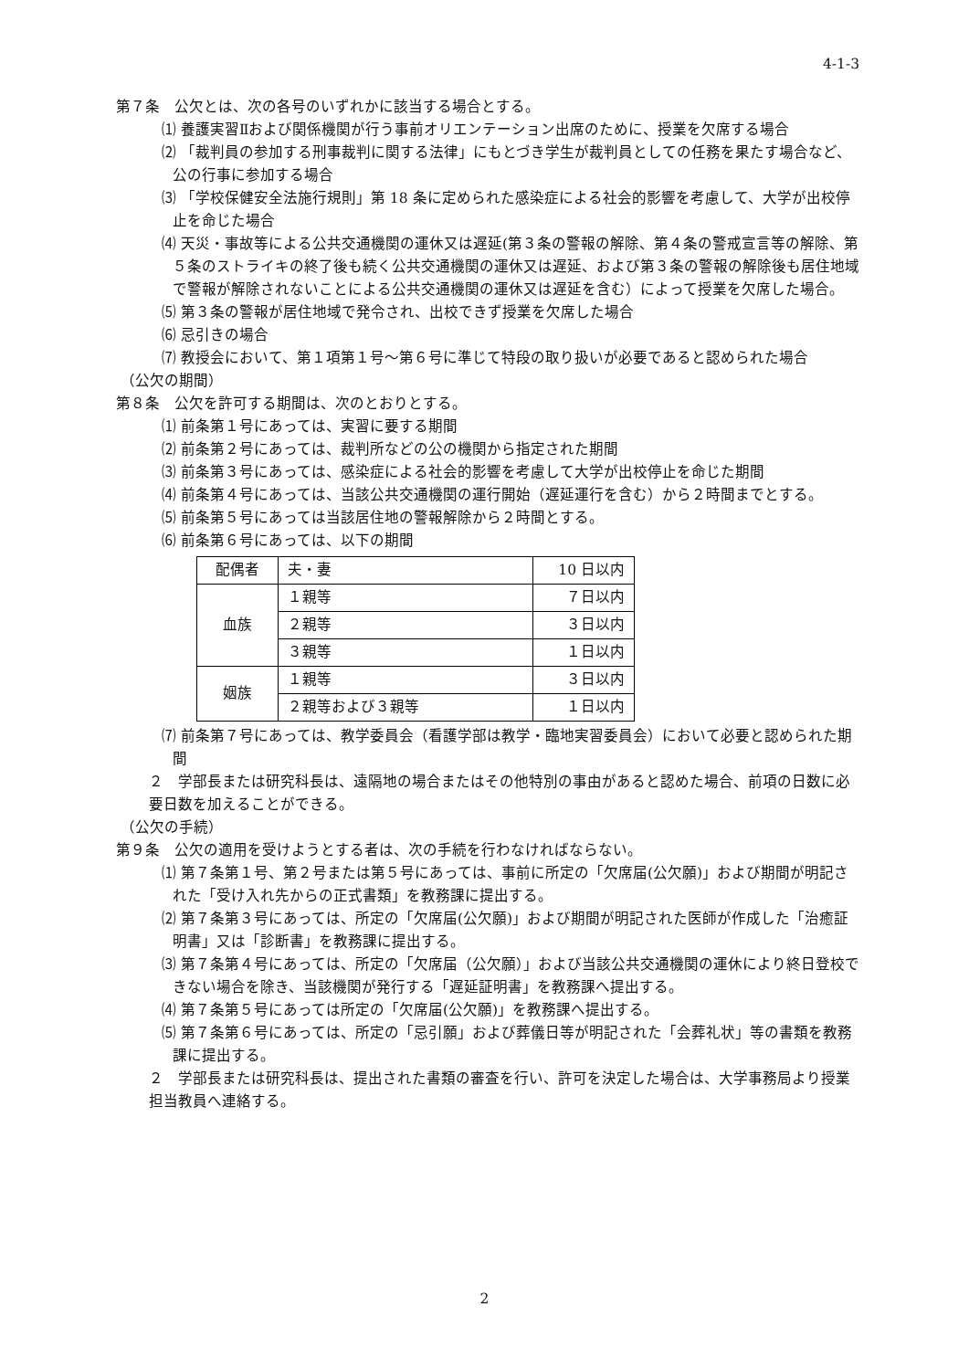4-1-3
第７条　公欠とは、次の各号のいずれかに該当する場合とする。
⑴ 養護実習Ⅱおよび関係機関が行う事前オリエンテーション出席のために、授業を欠席する場合
⑵ 「裁判員の参加する刑事裁判に関する法律」にもとづき学生が裁判員としての任務を果たす場合など、公の行事に参加する場合
⑶ 「学校保健安全法施行規則」第 18 条に定められた感染症による社会的影響を考慮して、大学が出校停止を命じた場合
⑷ 天災・事故等による公共交通機関の運休又は遅延(第３条の警報の解除、第４条の警戒宣言等の解除、第５条のストライキの終了後も続く公共交通機関の運休又は遅延、および第３条の警報の解除後も居住地域で警報が解除されないことによる公共交通機関の運休又は遅延を含む）によって授業を欠席した場合。
⑸ 第３条の警報が居住地域で発令され、出校できず授業を欠席した場合
⑹ 忌引きの場合
⑺ 教授会において、第１項第１号～第６号に準じて特段の取り扱いが必要であると認められた場合
（公欠の期間）
第８条　公欠を許可する期間は、次のとおりとする。
⑴ 前条第１号にあっては、実習に要する期間
⑵ 前条第２号にあっては、裁判所などの公の機関から指定された期間
⑶ 前条第３号にあっては、感染症による社会的影響を考慮して大学が出校停止を命じた期間
⑷ 前条第４号にあっては、当該公共交通機関の運行開始（遅延運行を含む）から２時間までとする。
⑸ 前条第５号にあっては当該居住地の警報解除から２時間とする。
⑹ 前条第６号にあっては、以下の期間
| 配偶者 | 夫・妻 | 10 日以内 |
| 血族 | １親等 | ７日以内 |
| | ２親等 | ３日以内 |
| | ３親等 | １日以内 |
| 姻族 | １親等 | ３日以内 |
| | ２親等および３親等 | １日以内 |
⑺ 前条第７号にあっては、教学委員会（看護学部は教学・臨地実習委員会）において必要と認められた期間
２　学部長または研究科長は、遠隔地の場合またはその他特別の事由があると認めた場合、前項の日数に必要日数を加えることができる。
（公欠の手続）
第９条　公欠の適用を受けようとする者は、次の手続を行わなければならない。
⑴ 第７条第１号、第２号または第５号にあっては、事前に所定の「欠席届(公欠願)」および期間が明記された「受け入れ先からの正式書類」を教務課に提出する。
⑵ 第７条第３号にあっては、所定の「欠席届(公欠願)」および期間が明記された医師が作成した「治癒証明書」又は「診断書」を教務課に提出する。
⑶ 第７条第４号にあっては、所定の「欠席届（公欠願）」および当該公共交通機関の運休により終日登校できない場合を除き、当該機関が発行する「遅延証明書」を教務課へ提出する。
⑷ 第７条第５号にあっては所定の「欠席届(公欠願)」を教務課へ提出する。
⑸ 第７条第６号にあっては、所定の「忌引願」および葬儀日等が明記された「会葬礼状」等の書類を教務課に提出する。
２　学部長または研究科長は、提出された書類の審査を行い、許可を決定した場合は、大学事務局より授業担当教員へ連絡する。
2